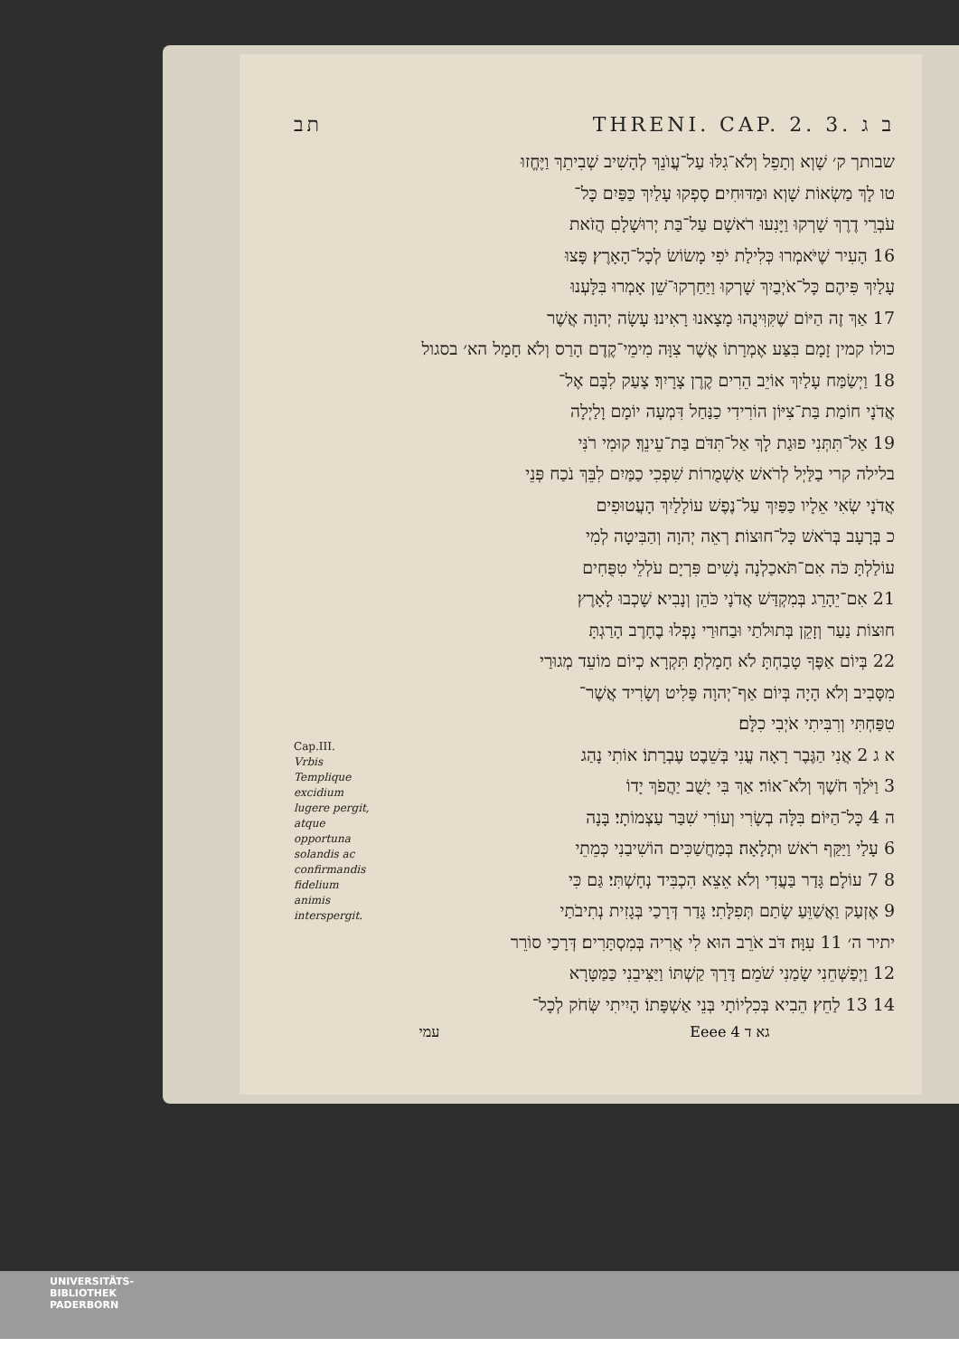תב THRENI. CAP. 2. 3. ב ג
שבותך ק׳ שָׁוְא וְתָפֵל וְלֹא־גִלּוּ עַל־עֲוֺנֵךְ לְהָשִׁיב שְׁבִיתֵךְ וַיֶּחֱזוּ
טו לָךְ מַשְׂאוֹת שָׁוְא וּמַדּוּחִים׃ סָפְקוּ עָלַיִךְ כַּפַּיִם כָּל־
עֹבְרֵי דֶרֶךְ שָׁרְקוּ וַיָּנִעוּ רֹאשָׁם עַל־בַּת יְרוּשָׁלָםִ הֲזֹאת
16 הָעִיר שֶׁיֹּאמְרוּ כְּלִילַת יֹפִי מָשׂוֹשׂ לְכָל־הָאָרֶץ׃ פָּצוּ
עָלַיִךְ פִּיהֶם כָּל־אֹיְבַיִךְ שָׁרְקוּ וַיַּחַרְקוּ־שֵׁן אָמְרוּ בִּלָּעְנוּ
17 אַךְ זֶה הַיּוֹם שֶׁקִּוִּינֻהוּ מָצָאנוּ רָאִינוּ׃ עָשָׂה יְהוָה אֲשֶׁר
כולו קמין זָמָם בִּצַּע אֶמְרָתוֹ אֲשֶׁר צִוָּה מִימֵי־קֶדֶם הָרַס וְלֹא חָמָל הא׳ בסגול
18 וַיְשַׂמַּח עָלַיִךְ אוֹיֵב הֵרִים קֶרֶן צָרָיִךְ׃ צָעַק לִבָּם אֶל־
אֲדֹנָי חוֹמַת בַּת־צִיּוֹן הוֹרִידִי כַנַּחַל דִּמְעָה יוֹמָם וָלַיְלָה
19 אַל־תִּתְּנִי פוּגַת לָךְ אַל־תִּדֹּם בַּת־עֵינֵךְ׃ קוּמִי רֹנִּי
בלילה קרי בַלַּיְל לְרֹאשׁ אַשְׁמֻרוֹת שִׁפְכִי כַמַּיִם לִבֵּךְ נֹכַח פְּנֵי
אֲדֹנָי שְׂאִי אֵלָיו כַּפַּיִךְ עַל־נֶפֶשׁ עוֹלָלַיִךְ הָעֲטוּפִים
כ בְּרָעָב בְּרֹאשׁ כָּל־חוּצוֹת׃ רְאֵה יְהוָה וְהַבִּיטָה לְמִי
עוֹלַלְתָּ כֹּה אִם־תֹּאכַלְנָה נָשִׁים פִּרְיָם עֹלְלֵי טִפֻּחִים
21 אִם־יֵהָרֵג בְּמִקְדַּשׁ אֲדֹנָי כֹּהֵן וְנָבִיא׃ שָׁכְבוּ לָאָרֶץ
חוּצוֹת נַעַר וְזָקֵן בְּתוּלֹתַי וּבַחוּרַי נָפְלוּ בֶחָרֶב הָרַגְתָּ
22 בְּיוֹם אַפֶּךָ טָבַחְתָּ לֹא חָמָלְתָּ׃ תִּקְרָא כְיוֹם מוֹעֵד מְגוּרַי
מִסָּבִיב וְלֹא הָיָה בְּיוֹם אַף־יְהוָה פָּלִיט וְשָׂרִיד אֲשֶׁר־
טִפַּחְתִּי וְרִבִּיתִי אֹיְבִי כִלָּם׃
Cap.III.
Vrbis Templique excidium lugere pergit, atque opportuna solandis ac confirmandis fidelium animis interspergit.
א ג 2 אֲנִי הַגֶּבֶר רָאָה עֳנִי בְּשֵׁבֶט עֶבְרָתוֹ׃ אוֹתִי נָהַג
3 וַיֹּלַךְ חֹשֶׁךְ וְלֹא־אוֹר׃ אַךְ בִּי יָשֻׁב יַהֲפֹךְ יָדוֹ
ה 4 כָּל־הַיּוֹם׃ בִּלָּה בְשָׂרִי וְעוֹרִי שִׁבַּר עַצְמוֹתָי׃ בָּנָה
6 עָלַי וַיַּקַּף רֹאשׁ וּתְלָאָה׃ בְּמַחֲשַׁכִּים הוֹשִׁיבַנִי כְּמֵתֵי
8 7 עוֹלָם׃ גָּדַר בַּעֲדִי וְלֹא אֵצֵא הִכְבִּיד נְחָשְׁתִּי׃ גַּם כִּי
9 אֶזְעַק וַאֲשַׁוֵּעַ שָׂתַם תְּפִלָּתִי׃ גָּדַר דְּרָכַי בְּגָזִית נְתִיבֹתַי
יתיר ה׳ 11 עִוָּה׃ דֹּב אֹרֵב הוּא לִי אֲרִיה בְּמִסְתָּרִים׃ דְּרָכַי סוֹרֵר
12 וַיְפַשְּׁחֵנִי שָׂמַנִי שֹׁמֵם׃ דָּרַךְ קַשְׁתּוֹ וַיַּצִּיבֵנִי כַּמַּטָּרָא
14 13 לַחֵץ׃ הֵבִיא בְּכִלְיוֹתָי בְּנֵי אַשְׁפָּתוֹ׃ הָיִיתִי שְּׂחֹק לְכָל־
עמי Eeee 4 גא ד
UNIVERSITÄTS-
BIBLIOTHEK
PADERBORN